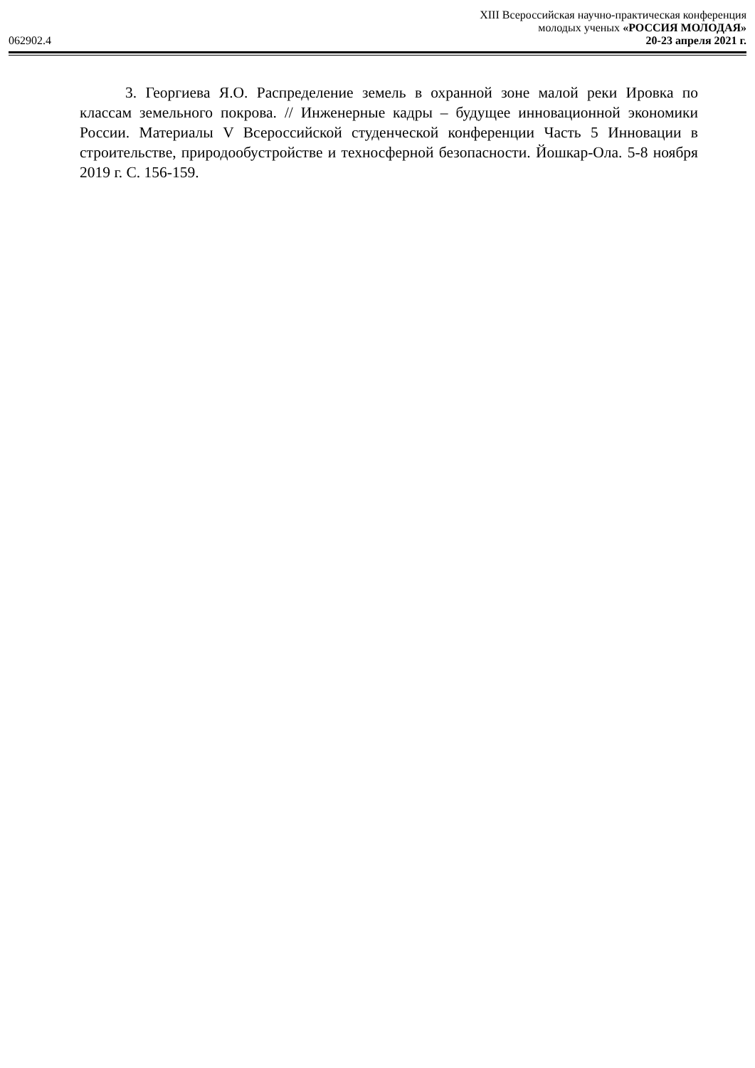062902.4
XIII Всероссийская научно-практическая конференция
молодых ученых «РОССИЯ МОЛОДАЯ»
20-23 апреля 2021 г.
3. Георгиева Я.О. Распределение земель в охранной зоне малой реки Ировка по классам земельного покрова. // Инженерные кадры – будущее инновационной экономики России. Материалы V Всероссийской студенческой конференции Часть 5 Инновации в строительстве, природообустройстве и техносферной безопасности. Йошкар-Ола. 5-8 ноября 2019 г. С. 156-159.